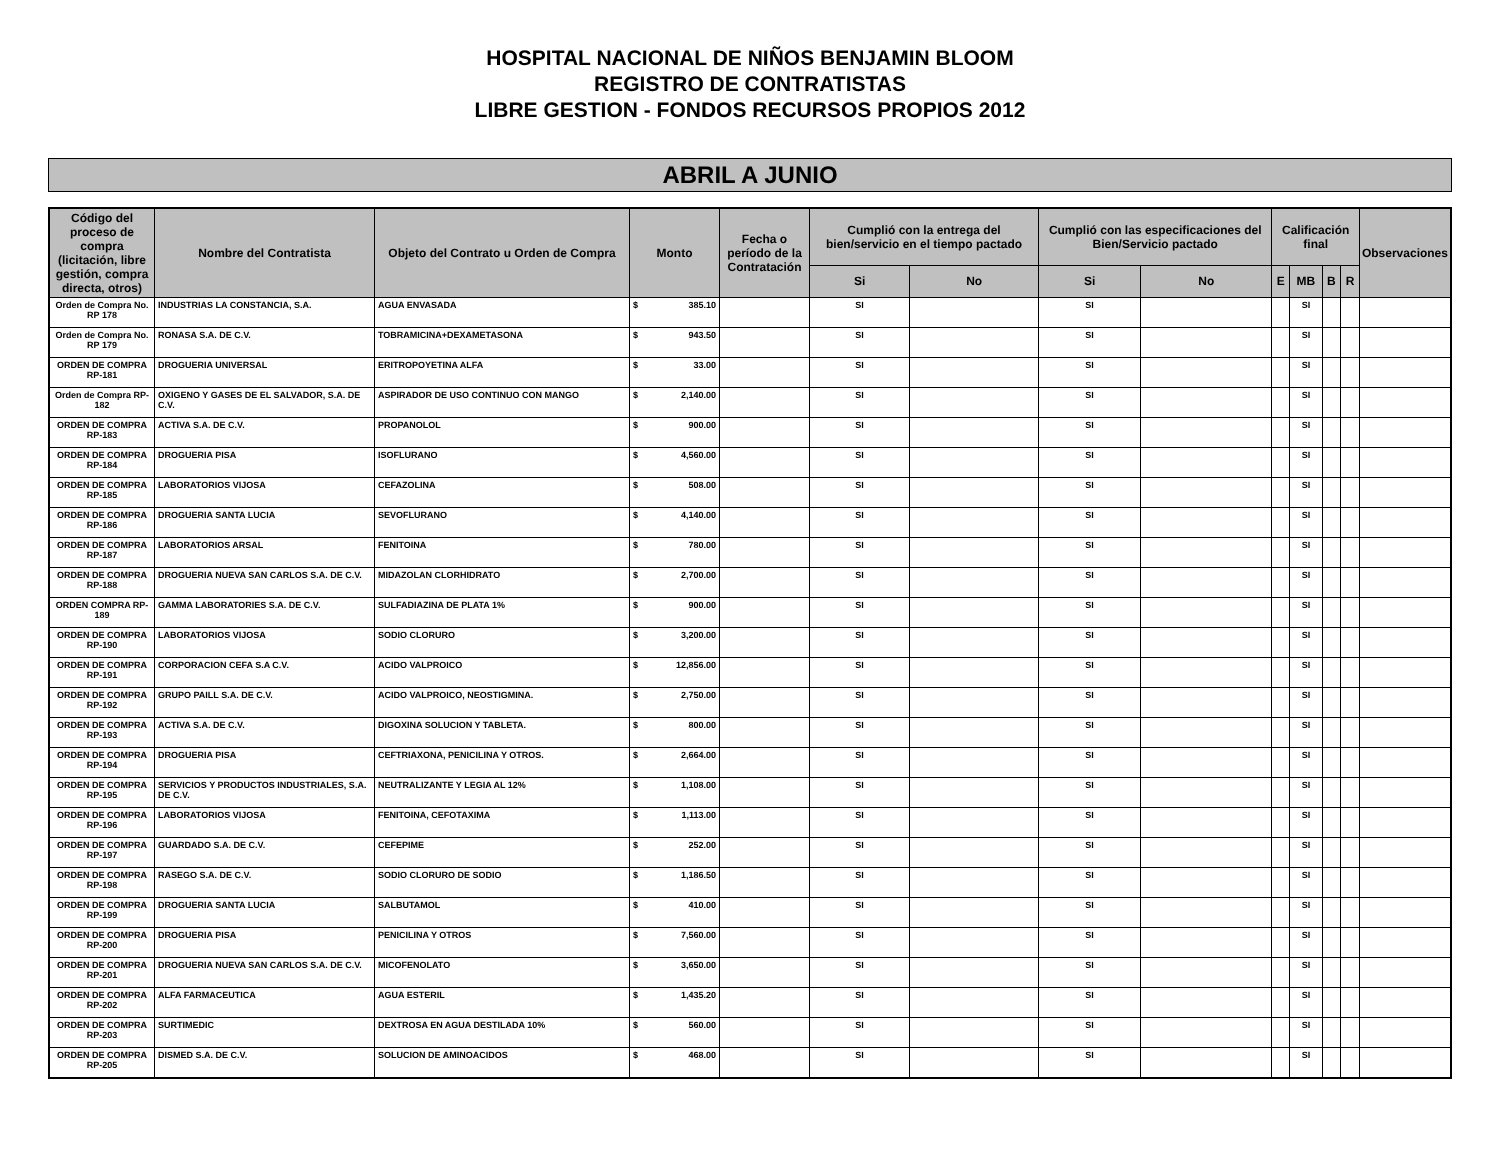HOSPITAL NACIONAL DE NIÑOS BENJAMIN BLOOM
REGISTRO DE CONTRATISTAS
LIBRE GESTION - FONDOS RECURSOS PROPIOS 2012
ABRIL A JUNIO
| Código del proceso de compra (licitación, libre gestión, compra directa, otros) | Nombre del Contratista | Objeto del Contrato u Orden de Compra | Monto | Fecha o período de la Contratación | Cumplió con la entrega del bien/servicio en el tiempo pactado | | Cumplió con las especificaciones del Bien/Servicio pactado | | Calificación final | | | | Observaciones |
| --- | --- | --- | --- | --- | --- | --- | --- | --- | --- | --- | --- | --- | --- |
| | | | | | Si | No | Si | No | E | MB | B | R | |
| Orden de Compra No. RP 178 | INDUSTRIAS LA CONSTANCIA, S.A. | AGUA ENVASADA | $ 385.10 | | SI | | SI | | | SI | | | |
| Orden de Compra No. RP 179 | RONASA S.A. DE C.V. | TOBRAMICINA+DEXAMETASONA | $ 943.50 | | SI | | SI | | | SI | | | |
| ORDEN DE COMPRA RP-181 | DROGUERIA UNIVERSAL | ERITROPOYETINA ALFA | $ 33.00 | | SI | | SI | | | SI | | | |
| Orden de Compra RP-182 | OXIGENO Y GASES DE EL SALVADOR, S.A. DE C.V. | ASPIRADOR DE USO CONTINUO CON MANGO | $ 2,140.00 | | SI | | SI | | | SI | | | |
| ORDEN DE COMPRA RP-183 | ACTIVA S.A. DE C.V. | PROPANOLOL | $ 900.00 | | SI | | SI | | | SI | | | |
| ORDEN DE COMPRA RP-184 | DROGUERIA PISA | ISOFLURANO | $ 4,560.00 | | SI | | SI | | | SI | | | |
| ORDEN DE COMPRA RP-185 | LABORATORIOS VIJOSA | CEFAZOLINA | $ 508.00 | | SI | | SI | | | SI | | | |
| ORDEN DE COMPRA RP-186 | DROGUERIA SANTA LUCIA | SEVOFLURANO | $ 4,140.00 | | SI | | SI | | | SI | | | |
| ORDEN DE COMPRA RP-187 | LABORATORIOS ARSAL | FENITOINA | $ 780.00 | | SI | | SI | | | SI | | | |
| ORDEN DE COMPRA RP-188 | DROGUERIA NUEVA SAN CARLOS S.A. DE C.V. | MIDAZOLAN CLORHIDRATO | $ 2,700.00 | | SI | | SI | | | SI | | | |
| ORDEN COMPRA RP-189 | GAMMA LABORATORIES S.A. DE C.V. | SULFADIAZINA DE PLATA 1% | $ 900.00 | | SI | | SI | | | SI | | | |
| ORDEN DE COMPRA RP-190 | LABORATORIOS VIJOSA | SODIO CLORURO | $ 3,200.00 | | SI | | SI | | | SI | | | |
| ORDEN DE COMPRA RP-191 | CORPORACION CEFA S.A C.V. | ACIDO VALPROICO | $ 12,856.00 | | SI | | SI | | | SI | | | |
| ORDEN DE COMPRA RP-192 | GRUPO PAILL S.A. DE C.V. | ACIDO VALPROICO, NEOSTIGMINA. | $ 2,750.00 | | SI | | SI | | | SI | | | |
| ORDEN DE COMPRA RP-193 | ACTIVA S.A. DE C.V. | DIGOXINA SOLUCION Y TABLETA. | $ 800.00 | | SI | | SI | | | SI | | | |
| ORDEN DE COMPRA RP-194 | DROGUERIA PISA | CEFTRIAXONA, PENICILINA Y OTROS. | $ 2,664.00 | | SI | | SI | | | SI | | | |
| ORDEN DE COMPRA RP-195 | SERVICIOS Y PRODUCTOS INDUSTRIALES, S.A. DE C.V. | NEUTRALIZANTE Y LEGIA AL 12% | $ 1,108.00 | | SI | | SI | | | SI | | | |
| ORDEN DE COMPRA RP-196 | LABORATORIOS VIJOSA | FENITOINA, CEFOTAXIMA | $ 1,113.00 | | SI | | SI | | | SI | | | |
| ORDEN DE COMPRA RP-197 | GUARDADO S.A. DE C.V. | CEFEPIME | $ 252.00 | | SI | | SI | | | SI | | | |
| ORDEN DE COMPRA RP-198 | RASEGO S.A. DE C.V. | SODIO CLORURO DE SODIO | $ 1,186.50 | | SI | | SI | | | SI | | | |
| ORDEN DE COMPRA RP-199 | DROGUERIA SANTA LUCIA | SALBUTAMOL | $ 410.00 | | SI | | SI | | | SI | | | |
| ORDEN DE COMPRA RP-200 | DROGUERIA PISA | PENICILINA Y OTROS | $ 7,560.00 | | SI | | SI | | | SI | | | |
| ORDEN DE COMPRA RP-201 | DROGUERIA NUEVA SAN CARLOS S.A. DE C.V. | MICOFENOLATO | $ 3,650.00 | | SI | | SI | | | SI | | | |
| ORDEN DE COMPRA RP-202 | ALFA FARMACEUTICA | AGUA ESTERIL | $ 1,435.20 | | SI | | SI | | | SI | | | |
| ORDEN DE COMPRA RP-203 | SURTIMEDIC | DEXTROSA EN AGUA DESTILADA 10% | $ 560.00 | | SI | | SI | | | SI | | | |
| ORDEN DE COMPRA RP-205 | DISMED S.A. DE C.V. | SOLUCION DE AMINOACIDOS | $ 468.00 | | SI | | SI | | | SI | | | |